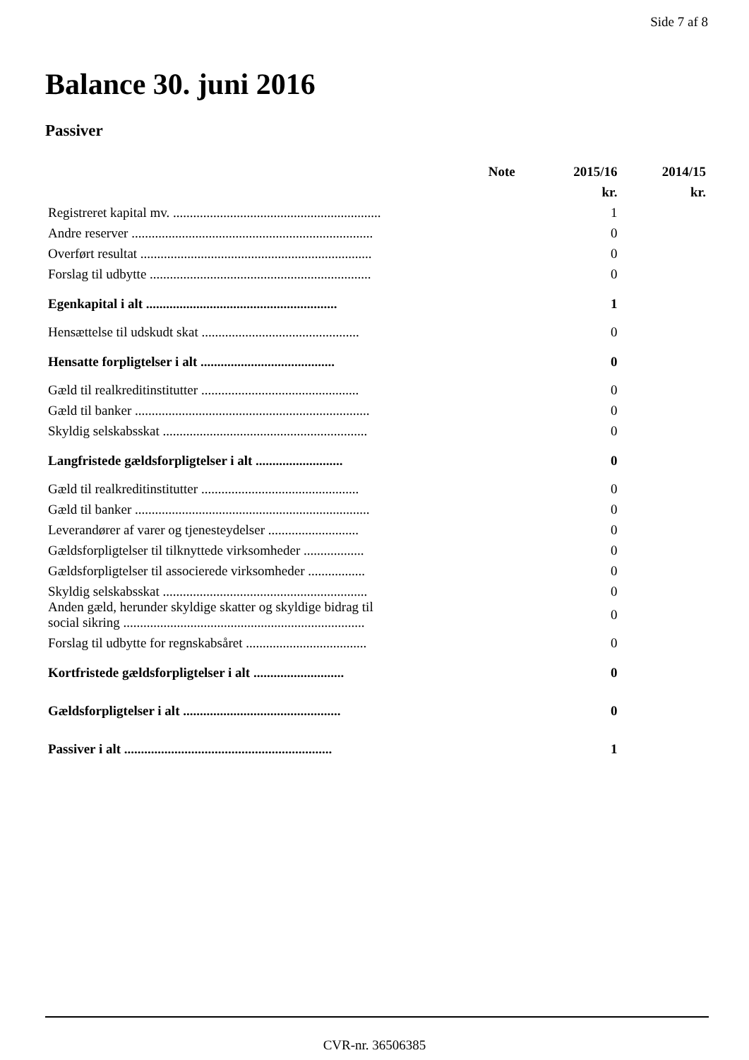Side 7 af 8
Balance 30. juni 2016
Passiver
| | Note | 2015/16 | 2014/15 |
| --- | --- | --- | --- |
| | | kr. | kr. |
| Registreret kapital mv. .............................................................. | | 1 | |
| Andre reserver ........................................................................ | | 0 | |
| Overført resultat ..................................................................... | | 0 | |
| Forslag til udbytte .................................................................. | | 0 | |
| Egenkapital i alt ......................................................... | | 1 | |
| Hensættelse til udskudt skat ............................................... | | 0 | |
| Hensatte forpligtelser i alt ........................................ | | 0 | |
| Gæld til realkreditinstitutter ............................................... | | 0 | |
| Gæld til banker ...................................................................... | | 0 | |
| Skyldig selskabsskat ............................................................. | | 0 | |
| Langfristede gældsforpligtelser i alt .......................... | | 0 | |
| Gæld til realkreditinstitutter ............................................... | | 0 | |
| Gæld til banker ...................................................................... | | 0 | |
| Leverandører af varer og tjenesteydelser ........................... | | 0 | |
| Gældsforpligtelser til tilknyttede virksomheder .................. | | 0 | |
| Gældsforpligtelser til associerede virksomheder ................. | | 0 | |
| Skyldig selskabsskat ............................................................. | | 0 | |
| Anden gæld, herunder skyldige skatter og skyldige bidrag til social sikring ........................................................................ | | 0 | |
| Forslag til udbytte for regnskabsåret .................................... | | 0 | |
| Kortfristede gældsforpligtelser i alt ........................... | | 0 | |
| Gældsforpligtelser i alt ............................................... | | 0 | |
| Passiver i alt .............................................................. | | 1 | |
CVR-nr. 36506385